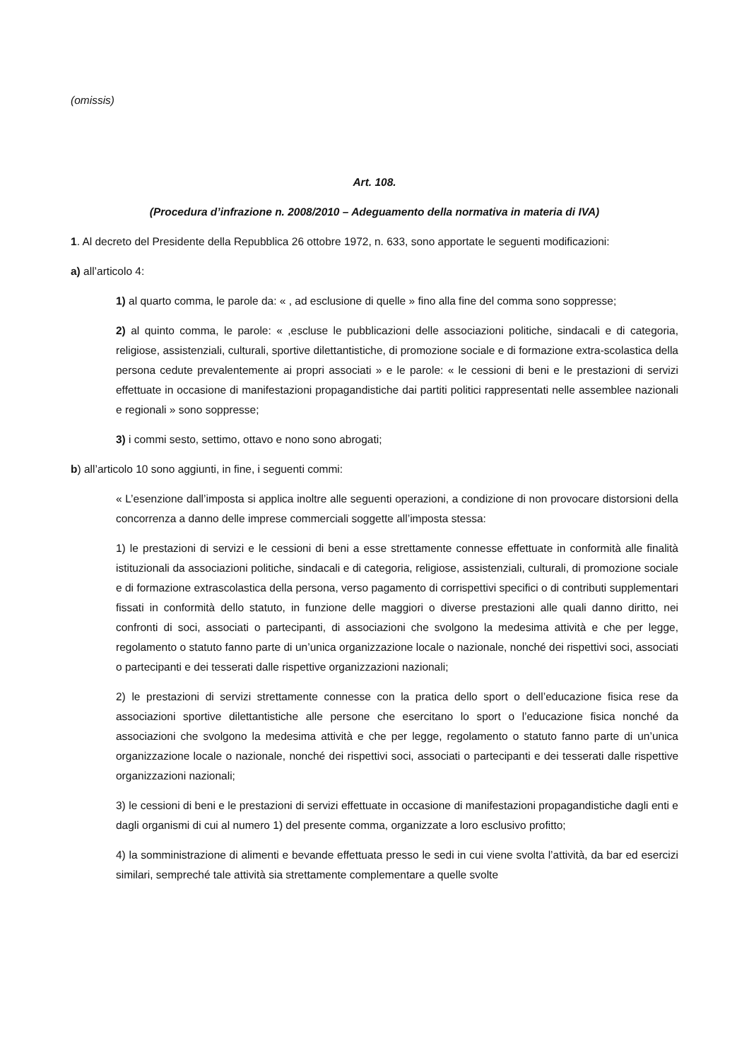(omissis)
Art. 108.
(Procedura d’infrazione n. 2008/2010 – Adeguamento della normativa in materia di IVA)
1. Al decreto del Presidente della Repubblica 26 ottobre 1972, n. 633, sono apportate le seguenti modificazioni:
a) all’articolo 4:
1) al quarto comma, le parole da: « , ad esclusione di quelle » fino alla fine del comma sono soppresse;
2) al quinto comma, le parole: « ,escluse le pubblicazioni delle associazioni politiche, sindacali e di categoria, religiose, assistenziali, culturali, sportive dilettantistiche, di promozione sociale e di formazione extra-scolastica della persona cedute prevalentemente ai propri associati » e le parole: « le cessioni di beni e le prestazioni di servizi effettuate in occasione di manifestazioni propagandistiche dai partiti politici rappresentati nelle assemblee nazionali e regionali » sono soppresse;
3) i commi sesto, settimo, ottavo e nono sono abrogati;
b) all’articolo 10 sono aggiunti, in fine, i seguenti commi:
« L’esenzione dall’imposta si applica inoltre alle seguenti operazioni, a condizione di non provocare distorsioni della concorrenza a danno delle imprese commerciali soggette all’imposta stessa:
1) le prestazioni di servizi e le cessioni di beni a esse strettamente connesse effettuate in conformità alle finalità istituzionali da associazioni politiche, sindacali e di categoria, religiose, assistenziali, culturali, di promozione sociale e di formazione extrascolastica della persona, verso pagamento di corrispettivi specifici o di contributi supplementari fissati in conformità dello statuto, in funzione delle maggiori o diverse prestazioni alle quali danno diritto, nei confronti di soci, associati o partecipanti, di associazioni che svolgono la medesima attività e che per legge, regolamento o statuto fanno parte di un’unica organizzazione locale o nazionale, nonché dei rispettivi soci, associati o partecipanti e dei tesserati dalle rispettive organizzazioni nazionali;
2) le prestazioni di servizi strettamente connesse con la pratica dello sport o dell’educazione fisica rese da associazioni sportive dilettantistiche alle persone che esercitano lo sport o l’educazione fisica nonché da associazioni che svolgono la medesima attività e che per legge, regolamento o statuto fanno parte di un’unica organizzazione locale o nazionale, nonché dei rispettivi soci, associati o partecipanti e dei tesserati dalle rispettive organizzazioni nazionali;
3) le cessioni di beni e le prestazioni di servizi effettuate in occasione di manifestazioni propagandistiche dagli enti e dagli organismi di cui al numero 1) del presente comma, organizzate a loro esclusivo profitto;
4) la somministrazione di alimenti e bevande effettuata presso le sedi in cui viene svolta l’attività, da bar ed esercizi similari, sempreché tale attività sia strettamente complementare a quelle svolte